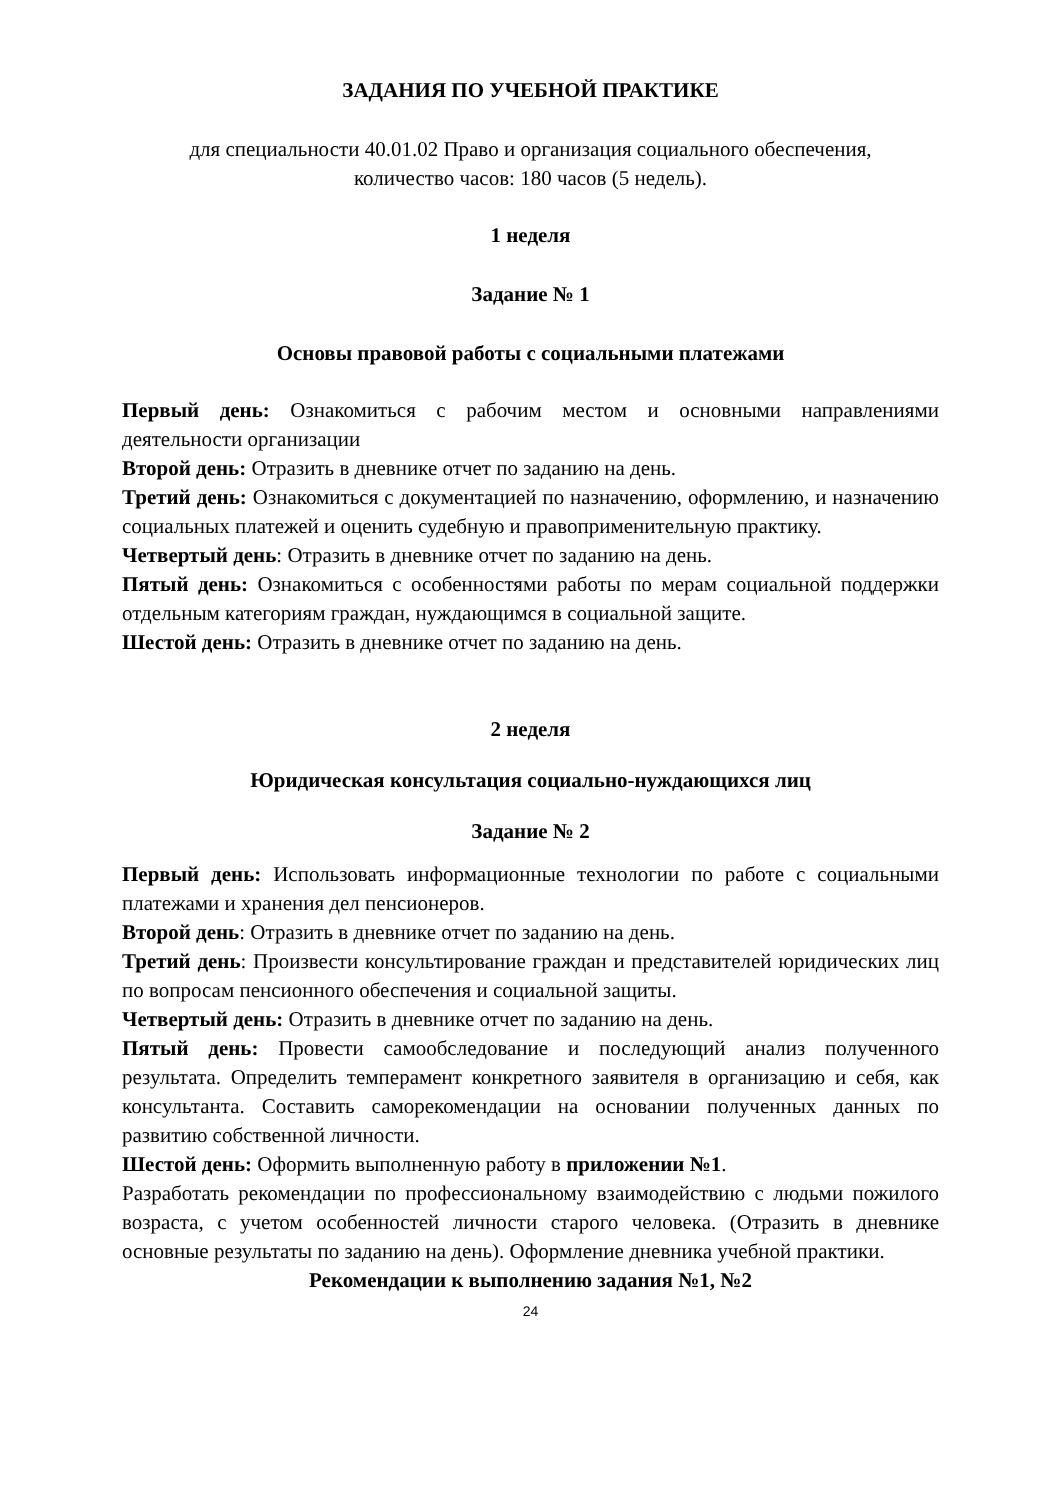ЗАДАНИЯ ПО УЧЕБНОЙ ПРАКТИКЕ
для специальности 40.01.02 Право и организация социального обеспечения,
количество часов: 180 часов (5 недель).
1 неделя
Задание № 1
Основы правовой работы с социальными платежами
Первый день: Ознакомиться с рабочим местом и основными направлениями деятельности организации
Второй день: Отразить в дневнике отчет по заданию на день.
Третий день: Ознакомиться с документацией по назначению, оформлению, и назначению социальных платежей и оценить судебную и правоприменительную практику.
Четвертый день: Отразить в дневнике отчет по заданию на день.
Пятый день: Ознакомиться с особенностями работы по мерам социальной поддержки отдельным категориям граждан, нуждающимся в социальной защите.
Шестой день: Отразить в дневнике отчет по заданию на день.
2 неделя
Юридическая консультация социально-нуждающихся лиц
Задание № 2
Первый день: Использовать информационные технологии по работе с социальными платежами и хранения дел пенсионеров.
Второй день: Отразить в дневнике отчет по заданию на день.
Третий день: Произвести консультирование граждан и представителей юридических лиц по вопросам пенсионного обеспечения и социальной защиты.
Четвертый день: Отразить в дневнике отчет по заданию на день.
Пятый день: Провести самообследование и последующий анализ полученного результата. Определить темперамент конкретного заявителя в организацию и себя, как консультанта. Составить саморекомендации на основании полученных данных по развитию собственной личности.
Шестой день: Оформить выполненную работу в приложении №1.
Разработать рекомендации по профессиональному взаимодействию с людьми пожилого возраста, с учетом особенностей личности старого человека. (Отразить в дневнике основные результаты по заданию на день). Оформление дневника учебной практики.
Рекомендации к выполнению задания №1, №2
24